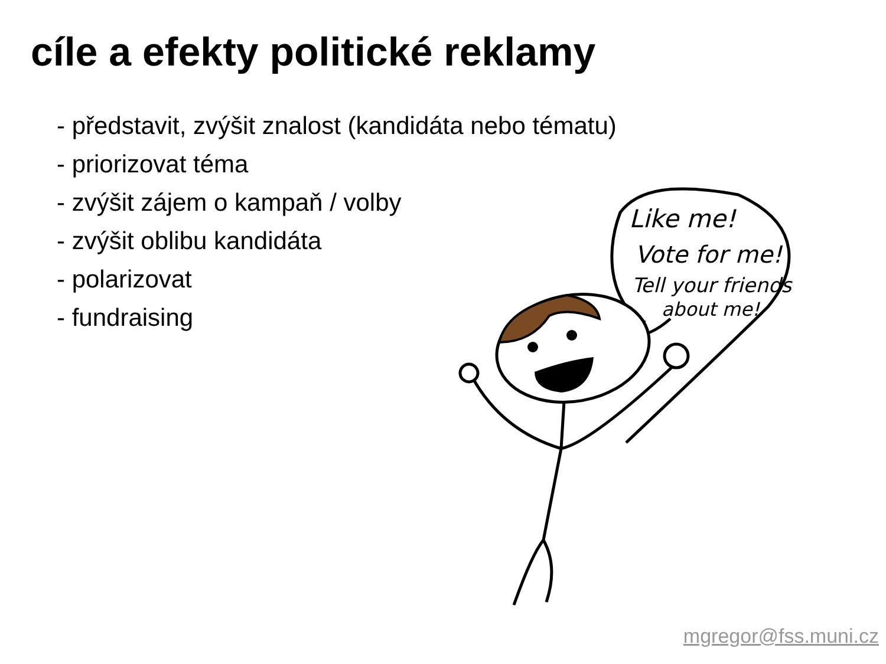cíle a efekty politické reklamy
- představit, zvýšit znalost (kandidáta nebo tématu)
- priorizovat téma
- zvýšit zájem o kampaň / volby
- zvýšit oblibu kandidáta
- polarizovat
- fundraising
Like me!
Vote for me!
Tell your friends
about me!
mgregor@fss.muni.cz